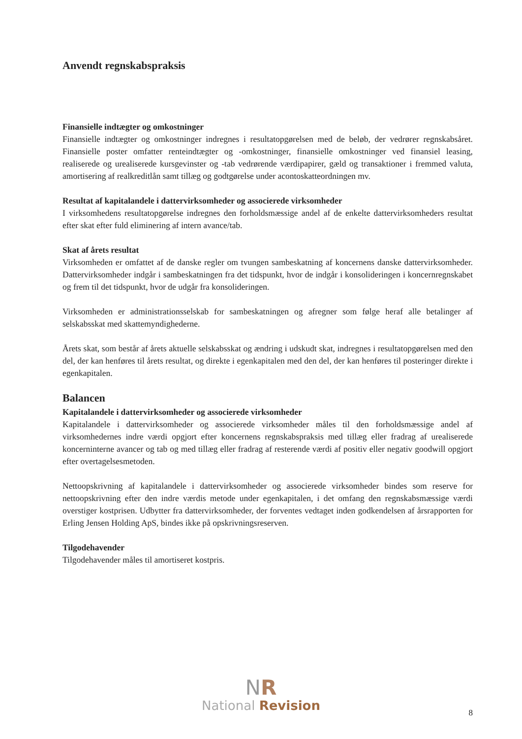Anvendt regnskabspraksis
Finansielle indtægter og omkostninger
Finansielle indtægter og omkostninger indregnes i resultatopgørelsen med de beløb, der vedrører regnskabsåret. Finansielle poster omfatter renteindtægter og -omkostninger, finansielle omkostninger ved finansiel leasing, realiserede og urealiserede kursgevinster og -tab vedrørende værdipapirer, gæld og transaktioner i fremmed valuta, amortisering af realkreditlån samt tillæg og godtgørelse under acontoskatteordningen mv.
Resultat af kapitalandele i dattervirksomheder og associerede virksomheder
I virksomhedens resultatopgørelse indregnes den forholdsmæssige andel af de enkelte dattervirksomheders resultat efter skat efter fuld eliminering af intern avance/tab.
Skat af årets resultat
Virksomheden er omfattet af de danske regler om tvungen sambeskatning af koncernens danske dattervirksomheder. Dattervirksomheder indgår i sambeskatningen fra det tidspunkt, hvor de indgår i konsolideringen i koncernregnskabet og frem til det tidspunkt, hvor de udgår fra konsolideringen.
Virksomheden er administrationsselskab for sambeskatningen og afregner som følge heraf alle betalinger af selskabsskat med skattemyndighederne.
Årets skat, som består af årets aktuelle selskabsskat og ændring i udskudt skat, indregnes i resultatopgørelsen med den del, der kan henføres til årets resultat, og direkte i egenkapitalen med den del, der kan henføres til posteringer direkte i egenkapitalen.
Balancen
Kapitalandele i dattervirksomheder og associerede virksomheder
Kapitalandele i dattervirksomheder og associerede virksomheder måles til den forholdsmæssige andel af virksomhedernes indre værdi opgjort efter koncernens regnskabspraksis med tillæg eller fradrag af urealiserede koncerninterne avancer og tab og med tillæg eller fradrag af resterende værdi af positiv eller negativ goodwill opgjort efter overtagelsesmetoden.
Nettoopskrivning af kapitalandele i dattervirksomheder og associerede virksomheder bindes som reserve for nettoopskrivning efter den indre værdis metode under egenkapitalen, i det omfang den regnskabsmæssige værdi overstiger kostprisen. Udbytter fra dattervirksomheder, der forventes vedtaget inden godkendelsen af årsrapporten for Erling Jensen Holding ApS, bindes ikke på opskrivningsreserven.
Tilgodehavender
Tilgodehavender måles til amortiseret kostpris.
NR
National Revision
8